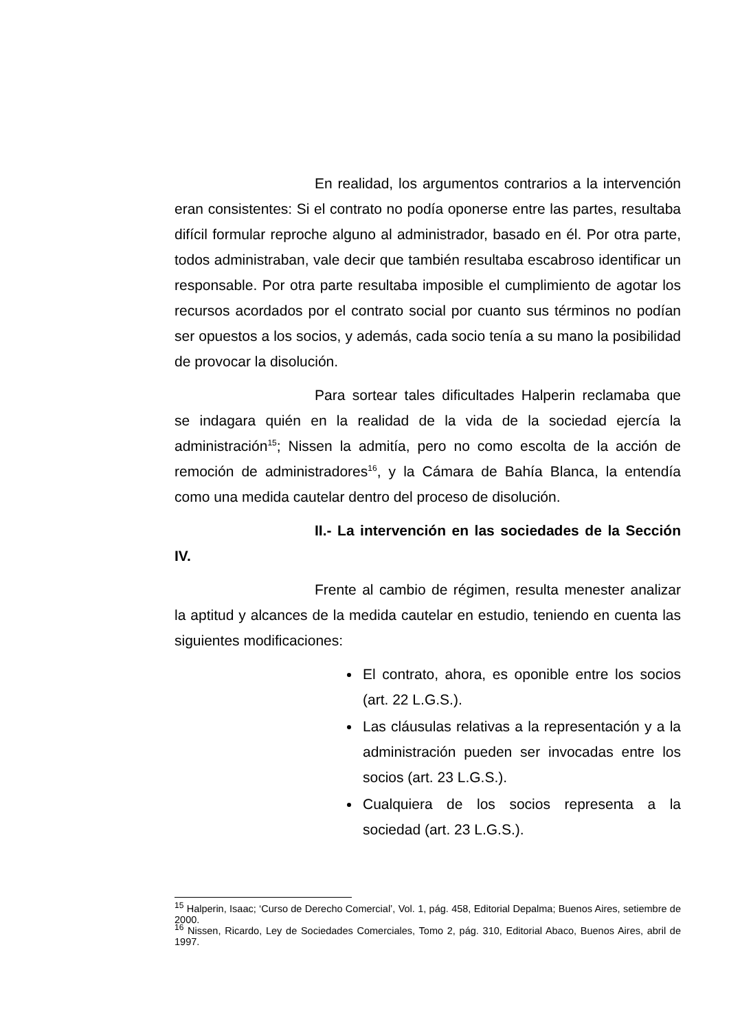En realidad, los argumentos contrarios a la intervención eran consistentes: Si el contrato no podía oponerse entre las partes, resultaba difícil formular reproche alguno al administrador, basado en él. Por otra parte, todos administraban, vale decir que también resultaba escabroso identificar un responsable. Por otra parte resultaba imposible el cumplimiento de agotar los recursos acordados por el contrato social por cuanto sus términos no podían ser opuestos a los socios, y además, cada socio tenía a su mano la posibilidad de provocar la disolución.
Para sortear tales dificultades Halperin reclamaba que se indagara quién en la realidad de la vida de la sociedad ejercía la administración<sup>15</sup>; Nissen la admitía, pero no como escolta de la acción de remoción de administradores<sup>16</sup>, y la Cámara de Bahía Blanca, la entendía como una medida cautelar dentro del proceso de disolución.
II.- La intervención en las sociedades de la Sección IV.
Frente al cambio de régimen, resulta menester analizar la aptitud y alcances de la medida cautelar en estudio, teniendo en cuenta las siguientes modificaciones:
El contrato, ahora, es oponible entre los socios (art. 22 L.G.S.).
Las cláusulas relativas a la representación y a la administración pueden ser invocadas entre los socios (art. 23 L.G.S.).
Cualquiera de los socios representa a la sociedad (art. 23 L.G.S.).
<sup>15</sup> Halperin, Isaac; ‘Curso de Derecho Comercial’, Vol. 1, pág. 458, Editorial Depalma; Buenos Aires, setiembre de 2000.
<sup>16</sup> Nissen, Ricardo, Ley de Sociedades Comerciales, Tomo 2, pág. 310, Editorial Abaco, Buenos Aires, abril de 1997.